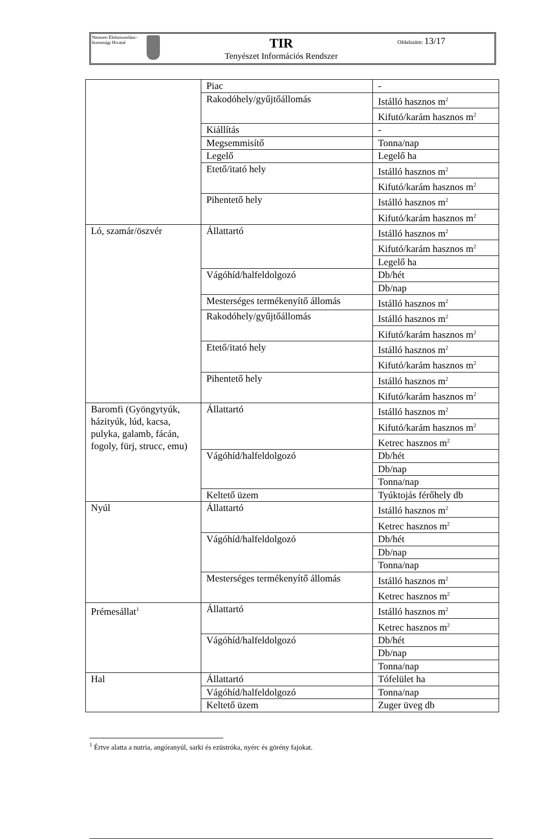Nemzeti Élelmiszerlánc-biztonsági Hivatal
TIR
Tenyészet Információs Rendszer
Oldalszám: 13/17
| | Piac | - |
| | Rakodóhely/gyűjtőállomás | Istálló hasznos m<sup>2</sup> |
| | | Kifutó/karám hasznos m<sup>2</sup> |
| | Kiállítás | - |
| | Megsemmisítő | Tonna/nap |
| | Legelő | Legelő ha |
| | Etető/itató hely | Istálló hasznos m<sup>2</sup> |
| | | Kifutó/karám hasznos m<sup>2</sup> |
| | Pihentető hely | Istálló hasznos m<sup>2</sup> |
| | | Kifutó/karám hasznos m<sup>2</sup> |
| Ló, szamár/öszvér | Állattartó | Istálló hasznos m<sup>2</sup> |
| | | Kifutó/karám hasznos m<sup>2</sup> |
| | | Legelő ha |
| | Vágóhíd/halfeldolgozó | Db/hét |
| | | Db/nap |
| | Mesterséges termékenyítő állomás | Istálló hasznos m<sup>2</sup> |
| | Rakodóhely/gyűjtőállomás | Istálló hasznos m<sup>2</sup> |
| | | Kifutó/karám hasznos m<sup>2</sup> |
| | Etető/itató hely | Istálló hasznos m<sup>2</sup> |
| | | Kifutó/karám hasznos m<sup>2</sup> |
| | Pihentető hely | Istálló hasznos m<sup>2</sup> |
| | | Kifutó/karám hasznos m<sup>2</sup> |
| Baromfi (Gyöngytyúk, házityúk, lúd, kacsa, pulyka, galamb, fácán, fogoly, fürj, strucc, emu) | Állattartó | Istálló hasznos m<sup>2</sup> |
| | | Kifutó/karám hasznos m<sup>2</sup> |
| | | Ketrec hasznos m<sup>2</sup> |
| | Vágóhíd/halfeldolgozó | Db/hét |
| | | Db/nap |
| | | Tonna/nap |
| | Keltető üzem | Tyúktojás férőhely db |
| Nyúl | Állattartó | Istálló hasznos m<sup>2</sup> |
| | | Ketrec hasznos m<sup>2</sup> |
| | Vágóhíd/halfeldolgozó | Db/hét |
| | | Db/nap |
| | | Tonna/nap |
| | Mesterséges termékenyítő állomás | Istálló hasznos m<sup>2</sup> |
| | | Ketrec hasznos m<sup>2</sup> |
| Prémesállat<sup>1</sup> | Állattartó | Istálló hasznos m<sup>2</sup> |
| | | Ketrec hasznos m<sup>2</sup> |
| | Vágóhíd/halfeldolgozó | Db/hét |
| | | Db/nap |
| | | Tonna/nap |
| Hal | Állattartó | Tófelület ha |
| | Vágóhíd/halfeldolgozó | Tonna/nap |
| | Keltető üzem | Zuger üveg db |
<sup>1</sup> Értve alatta a nutria, angóranyúl, sarki és ezüstróka, nyérc és görény fajokat.